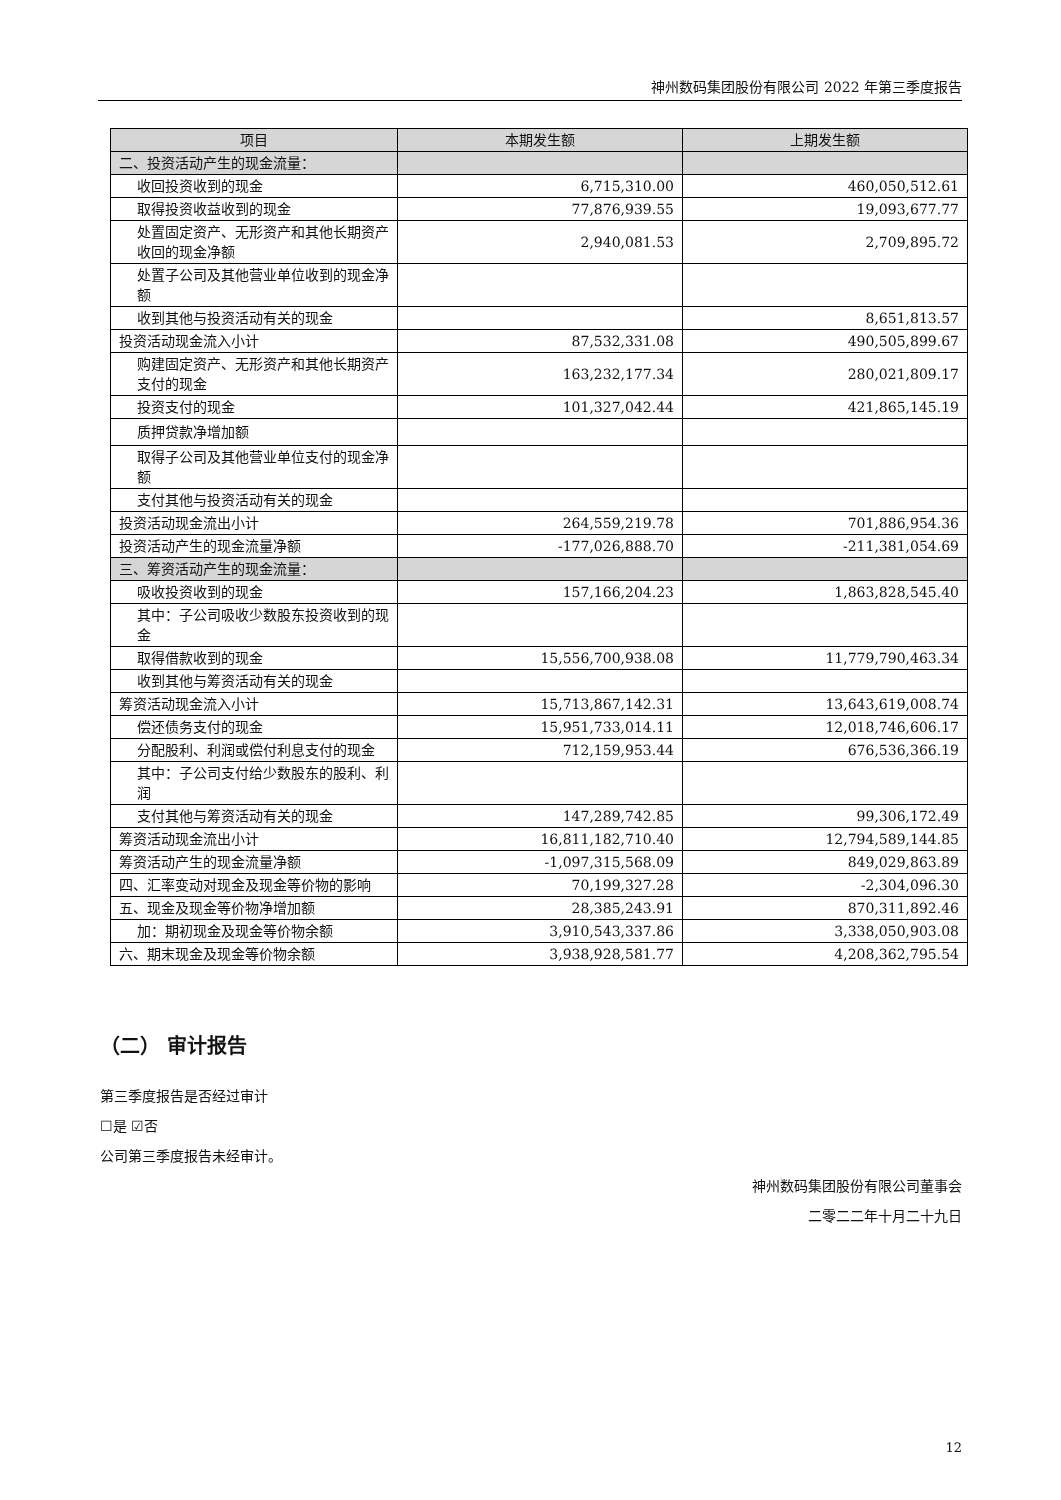神州数码集团股份有限公司 2022 年第三季度报告
| 项目 | 本期发生额 | 上期发生额 |
| --- | --- | --- |
| 二、投资活动产生的现金流量： | | |
| 收回投资收到的现金 | 6,715,310.00 | 460,050,512.61 |
| 取得投资收益收到的现金 | 77,876,939.55 | 19,093,677.77 |
| 处置固定资产、无形资产和其他长期资产收回的现金净额 | 2,940,081.53 | 2,709,895.72 |
| 处置子公司及其他营业单位收到的现金净额 | | |
| 收到其他与投资活动有关的现金 | | 8,651,813.57 |
| 投资活动现金流入小计 | 87,532,331.08 | 490,505,899.67 |
| 购建固定资产、无形资产和其他长期资产支付的现金 | 163,232,177.34 | 280,021,809.17 |
| 投资支付的现金 | 101,327,042.44 | 421,865,145.19 |
| 质押贷款净增加额 | | |
| 取得子公司及其他营业单位支付的现金净额 | | |
| 支付其他与投资活动有关的现金 | | |
| 投资活动现金流出小计 | 264,559,219.78 | 701,886,954.36 |
| 投资活动产生的现金流量净额 | -177,026,888.70 | -211,381,054.69 |
| 三、筹资活动产生的现金流量： | | |
| 吸收投资收到的现金 | 157,166,204.23 | 1,863,828,545.40 |
| 其中：子公司吸收少数股东投资收到的现金 | | |
| 取得借款收到的现金 | 15,556,700,938.08 | 11,779,790,463.34 |
| 收到其他与筹资活动有关的现金 | | |
| 筹资活动现金流入小计 | 15,713,867,142.31 | 13,643,619,008.74 |
| 偿还债务支付的现金 | 15,951,733,014.11 | 12,018,746,606.17 |
| 分配股利、利润或偿付利息支付的现金 | 712,159,953.44 | 676,536,366.19 |
| 其中：子公司支付给少数股东的股利、利润 | | |
| 支付其他与筹资活动有关的现金 | 147,289,742.85 | 99,306,172.49 |
| 筹资活动现金流出小计 | 16,811,182,710.40 | 12,794,589,144.85 |
| 筹资活动产生的现金流量净额 | -1,097,315,568.09 | 849,029,863.89 |
| 四、汇率变动对现金及现金等价物的影响 | 70,199,327.28 | -2,304,096.30 |
| 五、现金及现金等价物净增加额 | 28,385,243.91 | 870,311,892.46 |
| 加：期初现金及现金等价物余额 | 3,910,543,337.86 | 3,338,050,903.08 |
| 六、期末现金及现金等价物余额 | 3,938,928,581.77 | 4,208,362,795.54 |
（二） 审计报告
第三季度报告是否经过审计
☐是 ☑否
公司第三季度报告未经审计。
神州数码集团股份有限公司董事会
二零二二年十月二十九日
12